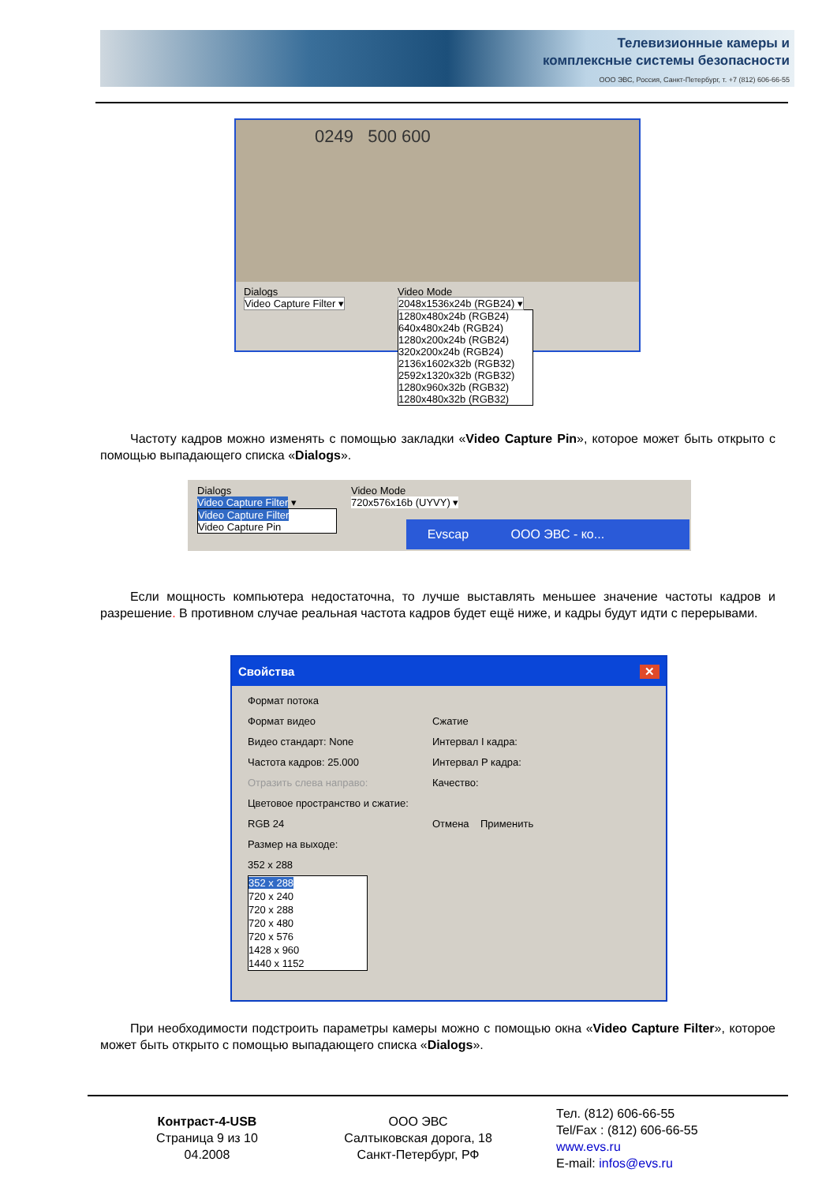Телевизионные камеры и
комплексные системы безопасности
ООО ЭВС, Россия, Санкт-Петербург, т. +7 (812) 606-66-55
0249 500 600
Dialogs
Video Capture Filter ▾
Video Mode
2048x1536x24b (RGB24) ▾
1280x480x24b (RGB24)
640x480x24b (RGB24)
1280x200x24b (RGB24)
320x200x24b (RGB24)
2136x1602x32b (RGB32)
2592x1320x32b (RGB32)
1280x960x32b (RGB32)
1280x480x32b (RGB32)
Частоту кадров можно изменять с помощью закладки «Video Capture Pin», которое может быть открыто с помощью выпадающего списка «Dialogs».
Dialogs
Video Capture Filter ▾
Video Capture Filter
Video Capture Pin
Video Mode
720x576x16b (UYVY) ▾
Evscap ООО ЭВС - ко...
Если мощность компьютера недостаточна, то лучше выставлять меньшее значение частоты кадров и разрешение. В противном случае реальная частота кадров будет ещё ниже, и кадры будут идти с перерывами.
Свойства ✕
Формат потока
Формат видео
Видео стандарт: None
Частота кадров: 25.000
Отразить слева направо:
Цветовое пространство и сжатие:
RGB 24
Размер на выходе:
352 x 288
352 x 288
720 x 240
720 x 288
720 x 480
720 x 576
1428 x 960
1440 x 1152
Сжатие
Интервал I кадра:
Интервал P кадра:
Качество:
Отмена Применить
При необходимости подстроить параметры камеры можно с помощью окна «Video Capture Filter», которое может быть открыто с помощью выпадающего списка «Dialogs».
Контраст-4-USB
Страница 9 из 10
04.2008
ООО ЭВС
Салтыковская дорога, 18
Санкт-Петербург, РФ
Тел. (812) 606-66-55
Tel/Fax : (812) 606-66-55
www.evs.ru
E-mail: infos@evs.ru